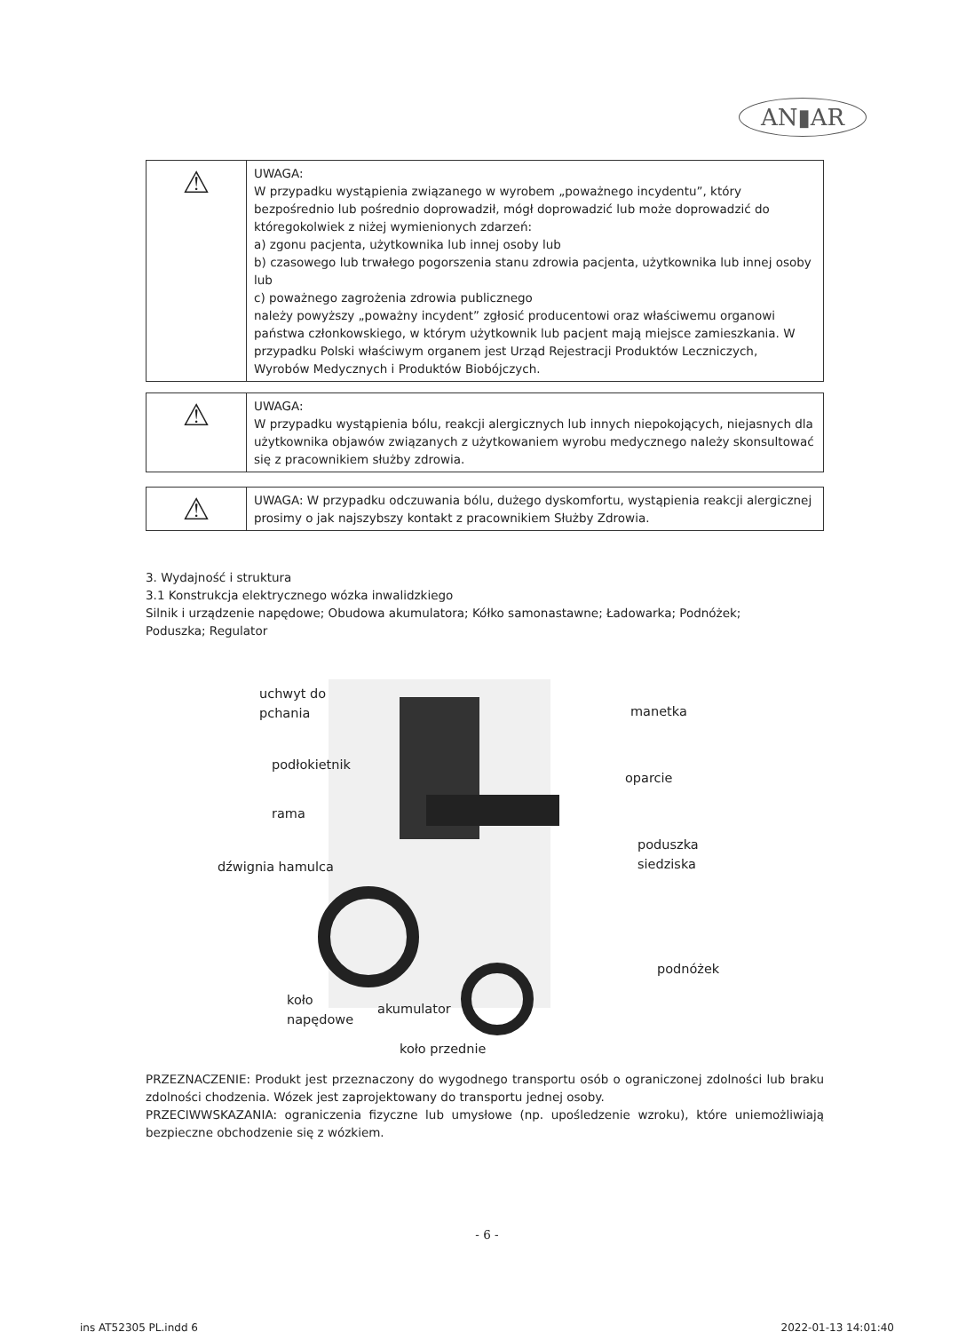AN▮AR
| ⚠ | UWAGA: W przypadku wystąpienia związanego w wyrobem „poważnego incydentu”, który bezpośrednio lub pośrednio doprowadził, mógł doprowadzić lub może doprowadzić do któregokolwiek z niżej wymienionych zdarzeń: a) zgonu pacjenta, użytkownika lub innej osoby lub b) czasowego lub trwałego pogorszenia stanu zdrowia pacjenta, użytkownika lub innej osoby lub c) poważnego zagrożenia zdrowia publicznego należy powyższy „poważny incydent” zgłosić producentowi oraz właściwemu organowi państwa członkowskiego, w którym użytkownik lub pacjent mają miejsce zamieszkania. W przypadku Polski właściwym organem jest Urząd Rejestracji Produktów Leczniczych, Wyrobów Medycznych i Produktów Biobójczych. |
| ⚠ | UWAGA: W przypadku wystąpienia bólu, reakcji alergicznych lub innych niepokojących, niejasnych dla użytkownika objawów związanych z użytkowaniem wyrobu medycznego należy skonsultować się z pracownikiem służby zdrowia. |
| ⚠ | UWAGA: W przypadku odczuwania bólu, dużego dyskomfortu, wystąpienia reakcji alergicznej prosimy o jak najszybszy kontakt z pracownikiem Służby Zdrowia. |
3. Wydajność i struktura
3.1 Konstrukcja elektrycznego wózka inwalidzkiego
Silnik i urządzenie napędowe; Obudowa akumulatora; Kółko samonastawne; Ładowarka; Podnóżek;
Poduszka; Regulator
uchwyt do
pchania
manetka
podłokietnik
oparcie
rama
poduszka
siedziska
dźwignia hamulca
podnóżek
koło
napędowe
akumulator
koło przednie
PRZEZNACZENIE: Produkt jest przeznaczony do wygodnego transportu osób o ograniczonej zdolności lub braku zdolności chodzenia. Wózek jest zaprojektowany do transportu jednej osoby.
PRZECIWWSKAZANIA: ograniczenia fizyczne lub umysłowe (np. upośledzenie wzroku), które uniemożliwiają bezpieczne obchodzenie się z wózkiem.
- 6 -
ins AT52305 PL.indd 6 2022-01-13 14:01:40